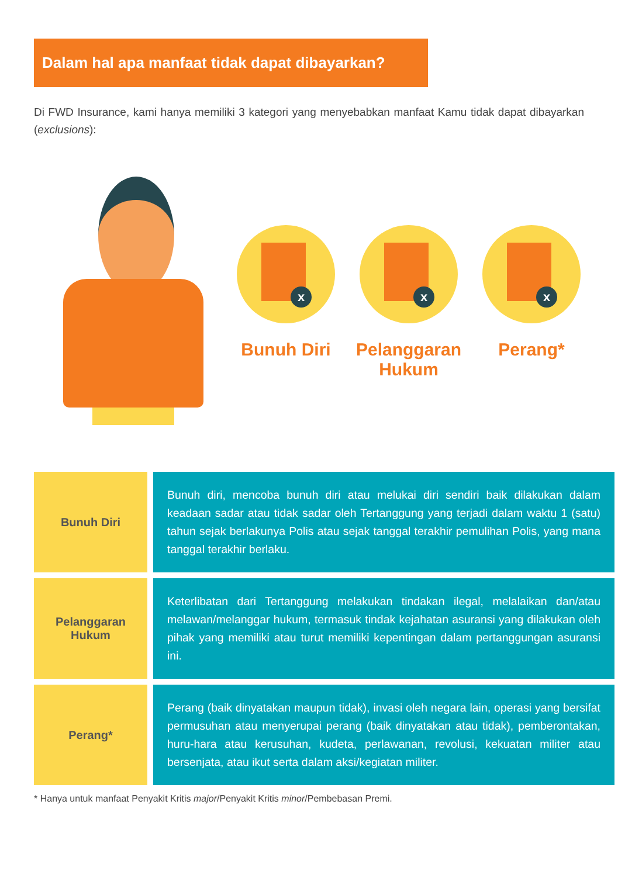Dalam hal apa manfaat tidak dapat dibayarkan?
Di FWD Insurance, kami hanya memiliki 3 kategori yang menyebabkan manfaat Kamu tidak dapat dibayarkan (exclusions):
x
Bunuh Diri
x
Pelanggaran Hukum
x
Perang*
| Bunuh Diri | Bunuh diri, mencoba bunuh diri atau melukai diri sendiri baik dilakukan dalam keadaan sadar atau tidak sadar oleh Tertanggung yang terjadi dalam waktu 1 (satu) tahun sejak berlakunya Polis atau sejak tanggal terakhir pemulihan Polis, yang mana tanggal terakhir berlaku. |
| Pelanggaran Hukum | Keterlibatan dari Tertanggung melakukan tindakan ilegal, melalaikan dan/atau melawan/melanggar hukum, termasuk tindak kejahatan asuransi yang dilakukan oleh pihak yang memiliki atau turut memiliki kepentingan dalam pertanggungan asuransi ini. |
| Perang* | Perang (baik dinyatakan maupun tidak), invasi oleh negara lain, operasi yang bersifat permusuhan atau menyerupai perang (baik dinyatakan atau tidak), pemberontakan, huru-hara atau kerusuhan, kudeta, perlawanan, revolusi, kekuatan militer atau bersenjata, atau ikut serta dalam aksi/kegiatan militer. |
* Hanya untuk manfaat Penyakit Kritis major/Penyakit Kritis minor/Pembebasan Premi.